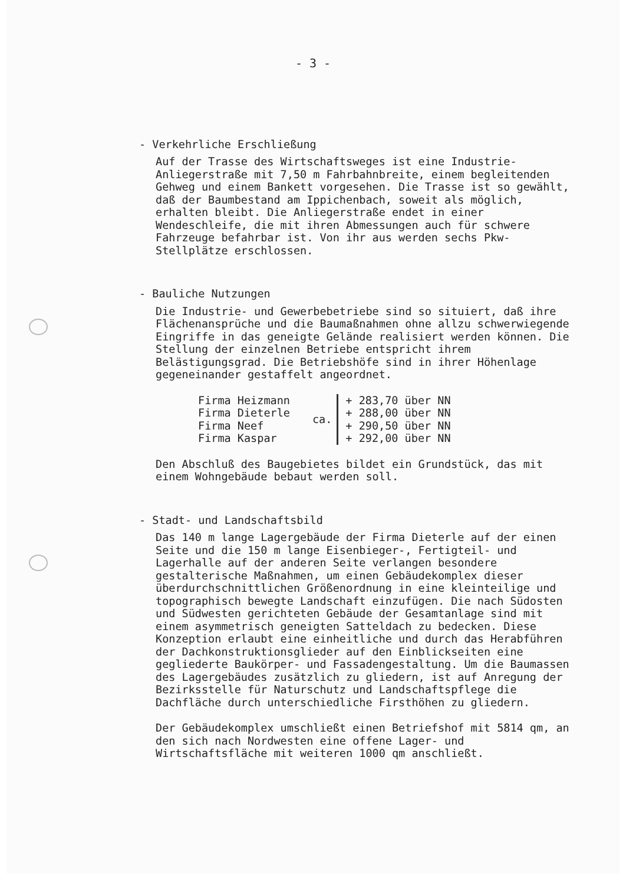- 3 -
- Verkehrliche Erschließung
Auf der Trasse des Wirtschaftsweges ist eine Industrie-Anliegerstraße mit 7,50 m Fahrbahnbreite, einem begleitenden Gehweg und einem Bankett vorgesehen. Die Trasse ist so gewählt, daß der Baumbestand am Ippichenbach, soweit als möglich, erhalten bleibt. Die Anliegerstraße endet in einer Wendeschleife, die mit ihren Abmessungen auch für schwere Fahrzeuge befahrbar ist. Von ihr aus werden sechs Pkw-Stellplätze erschlossen.
- Bauliche Nutzungen
Die Industrie- und Gewerbebetriebe sind so situiert, daß ihre Flächenansprüche und die Baumaßnahmen ohne allzu schwerwiegende Eingriffe in das geneigte Gelände realisiert werden können. Die Stellung der einzelnen Betriebe entspricht ihrem Belästigungsgrad. Die Betriebshöfe sind in ihrer Höhenlage gegeneinander gestaffelt angeordnet.
| Firma Heizmann | ca. | + 283,70 über NN |
| Firma Dieterle | | + 288,00 über NN |
| Firma Neef | | + 290,50 über NN |
| Firma Kaspar | | + 292,00 über NN |
Den Abschluß des Baugebietes bildet ein Grundstück, das mit einem Wohngebäude bebaut werden soll.
- Stadt- und Landschaftsbild
Das 140 m lange Lagergebäude der Firma Dieterle auf der einen Seite und die 150 m lange Eisenbieger-, Fertigteil- und Lagerhalle auf der anderen Seite verlangen besondere gestalterische Maßnahmen, um einen Gebäudekomplex dieser überdurchschnittlichen Größenordnung in eine kleinteilige und topographisch bewegte Landschaft einzufügen. Die nach Südosten und Südwesten gerichteten Gebäude der Gesamtanlage sind mit einem asymmetrisch geneigten Satteldach zu bedecken. Diese Konzeption erlaubt eine einheitliche und durch das Herabführen der Dachkonstruktionsglieder auf den Einblickseiten eine gegliederte Baukörper- und Fassadengestaltung. Um die Baumassen des Lagergebäudes zusätzlich zu gliedern, ist auf Anregung der Bezirksstelle für Naturschutz und Landschaftspflege die Dachfläche durch unterschiedliche Firsthöhen zu gliedern.
Der Gebäudekomplex umschließt einen Betriefshof mit 5814 qm, an den sich nach Nordwesten eine offene Lager- und Wirtschaftsfläche mit weiteren 1000 qm anschließt.